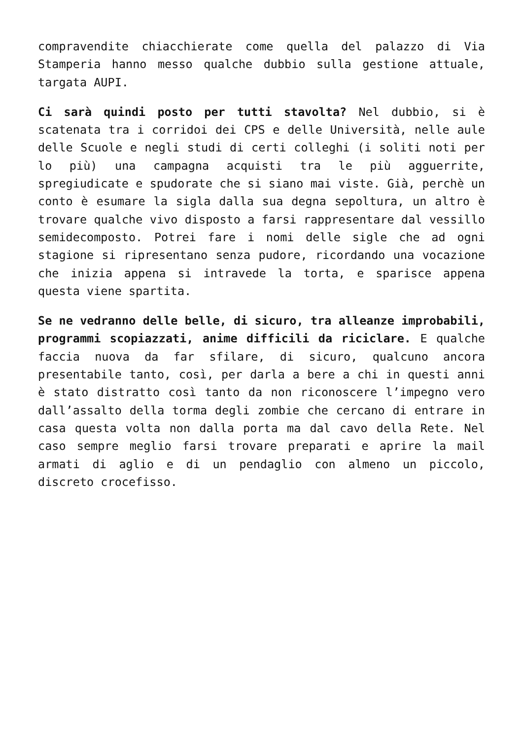compravendite chiacchierate come quella del palazzo di Via Stamperia hanno messo qualche dubbio sulla gestione attuale, targata AUPI.
Ci sarà quindi posto per tutti stavolta? Nel dubbio, si è scatenata tra i corridoi dei CPS e delle Università, nelle aule delle Scuole e negli studi di certi colleghi (i soliti noti per lo più) una campagna acquisti tra le più agguerrite, spregiudicate e spudorate che si siano mai viste. Già, perchè un conto è esumare la sigla dalla sua degna sepoltura, un altro è trovare qualche vivo disposto a farsi rappresentare dal vessillo semidecomposto. Potrei fare i nomi delle sigle che ad ogni stagione si ripresentano senza pudore, ricordando una vocazione che inizia appena si intravede la torta, e sparisce appena questa viene spartita.
Se ne vedranno delle belle, di sicuro, tra alleanze improbabili, programmi scopiazzati, anime difficili da riciclare. E qualche faccia nuova da far sfilare, di sicuro, qualcuno ancora presentabile tanto, così, per darla a bere a chi in questi anni è stato distratto così tanto da non riconoscere l’impegno vero dall’assalto della torma degli zombie che cercano di entrare in casa questa volta non dalla porta ma dal cavo della Rete. Nel caso sempre meglio farsi trovare preparati e aprire la mail armati di aglio e di un pendaglio con almeno un piccolo, discreto crocefisso.